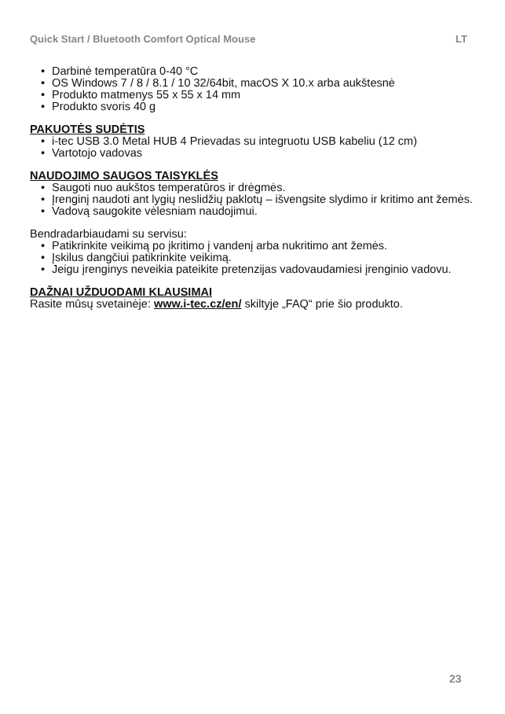Quick Start / Bluetooth Comfort Optical Mouse LT
Darbinė temperatūra 0-40 °C
OS Windows 7 / 8 / 8.1 / 10 32/64bit, macOS X 10.x arba aukštesnė
Produkto matmenys 55 x 55 x 14 mm
Produkto svoris 40 g
PAKUOTĖS SUDĖTIS
i-tec USB 3.0 Metal HUB 4 Prievadas su integruotu USB kabeliu (12 cm)
Vartotojo vadovas
NAUDOJIMO SAUGOS TAISYKLĖS
Saugoti nuo aukštos temperatūros ir drėgmės.
Įrenginį naudoti ant lygių neslidžių paklotų – išvengsite slydimo ir kritimo ant žemės.
Vadovą saugokite vėlesniam naudojimui.
Bendradarbiaudami su servisu:
Patikrinkite veikimą po įkritimo į vandenį arba nukritimo ant žemės.
Įskilus dangčiui patikrinkite veikimą.
Jeigu įrenginys neveikia pateikite pretenzijas vadovaudamiesi įrenginio vadovu.
DAŽNAI UŽDUODAMI KLAUSIMAI
Rasite mūsų svetainėje: www.i-tec.cz/en/ skiltyje „FAQ“ prie šio produkto.
23